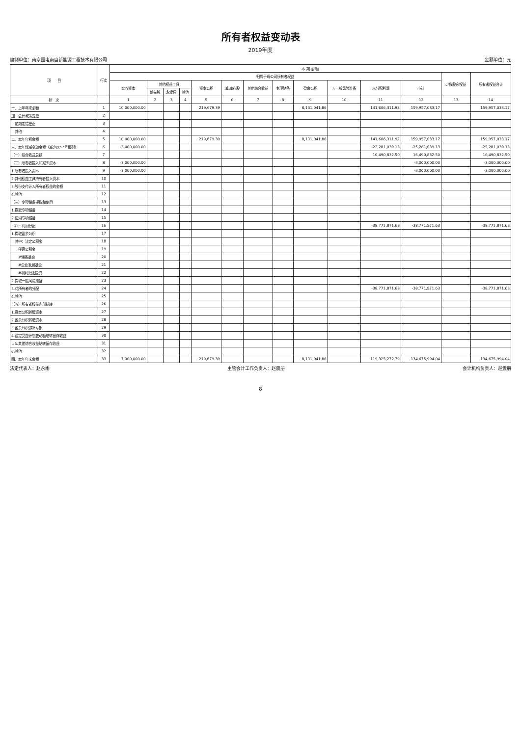所有者权益变动表
2019年度
编制单位：南京国电南自新能源工程技术有限公司 金额单位：元
| 项 目 | 行次 | 本 期 金 额 | | | | | | | | | | | | | |
| --- | --- | --- | --- | --- | --- | --- | --- | --- | --- | --- | --- | --- | --- | --- | --- |
| | | 归属于母公司所有者权益 | | | | | | | | | | | | 少数股东权益 | 所有者权益合计 |
| | | 实收资本 | 其他权益工具 | | | 资本公积 | 减:库存股 | 其他综合收益 | 专项储备 | 盈余公积 | △一般风险准备 | 未分配利润 | 小计 | | |
| | | | 优先股 | 永续债 | 其他 | | | | | | | | | | |
| 栏 次 | | 1 | 2 | 3 | 4 | 5 | 6 | 7 | 8 | 9 | 10 | 11 | 12 | 13 | 14 |
| 一、上年年末余额 | 1 | 10,000,000.00 | | | | 219,679.39 | | | | 8,131,041.86 | | 141,606,311.92 | 159,957,033.17 | | 159,957,033.17 |
| 加：会计政策变更 | 2 | | | | | | | | | | | | | | |
| 前期差错更正 | 3 | | | | | | | | | | | | | | |
| 其他 | 4 | | | | | | | | | | | | | | |
| 二、本年年初余额 | 5 | 10,000,000.00 | | | | 219,679.39 | | | | 8,131,041.86 | | 141,606,311.92 | 159,957,033.17 | | 159,957,033.17 |
| 三、本年增减变动金额（减少以"-"号填列） | 6 | -3,000,000.00 | | | | | | | | | | -22,281,039.13 | -25,281,039.13 | | -25,281,039.13 |
| （一）综合收益总额 | 7 | | | | | | | | | | | 16,490,832.50 | 16,490,832.50 | | 16,490,832.50 |
| （二）所有者投入和减少资本 | 8 | -3,000,000.00 | | | | | | | | | | | -3,000,000.00 | | -3,000,000.00 |
| 1.所有者投入资本 | 9 | -3,000,000.00 | | | | | | | | | | | -3,000,000.00 | | -3,000,000.00 |
| 2.其他权益工具持有者投入资本 | 10 | | | | | | | | | | | | | | |
| 3.股份支付计入所有者权益的金额 | 11 | | | | | | | | | | | | | | |
| 4.其他 | 12 | | | | | | | | | | | | | | |
| （三）专项储备提取和使用 | 13 | | | | | | | | | | | | | | |
| 1.提取专项储备 | 14 | | | | | | | | | | | | | | |
| 2.使用专项储备 | 15 | | | | | | | | | | | | | | |
| （四）利润分配 | 16 | | | | | | | | | | | -38,771,871.63 | -38,771,871.63 | | -38,771,871.63 |
| 1.提取盈余公积 | 17 | | | | | | | | | | | | | | |
| 其中：法定公积金 | 18 | | | | | | | | | | | | | | |
| 任意公积金 | 19 | | | | | | | | | | | | | | |
| #储备基金 | 20 | | | | | | | | | | | | | | |
| #企业发展基金 | 21 | | | | | | | | | | | | | | |
| #利润归还投资 | 22 | | | | | | | | | | | | | | |
| 2.提取一般风险准备 | 23 | | | | | | | | | | | | | | |
| 3.对所有者的分配 | 24 | | | | | | | | | | | -38,771,871.63 | -38,771,871.63 | | -38,771,871.63 |
| 4.其他 | 25 | | | | | | | | | | | | | | |
| （五）所有者权益内部结转 | 26 | | | | | | | | | | | | | | |
| 1.资本公积转增资本 | 27 | | | | | | | | | | | | | | |
| 2.盈余公积转增资本 | 28 | | | | | | | | | | | | | | |
| 3.盈余公积弥补亏损 | 29 | | | | | | | | | | | | | | |
| 4.设定受益计划变动额结转留存收益 | 30 | | | | | | | | | | | | | | |
| ☆5.其他综合收益结转留存收益 | 31 | | | | | | | | | | | | | | |
| 6.其他 | 32 | | | | | | | | | | | | | | |
| 四、本年年末余额 | 33 | 7,000,000.00 | | | | 219,679.39 | | | | 8,131,041.86 | | 119,325,272.79 | 134,675,994.04 | | 134,675,994.04 |
法定代表人：赵永彬 主管会计工作负责人：赵震册 会计机构负责人：赵震册
8